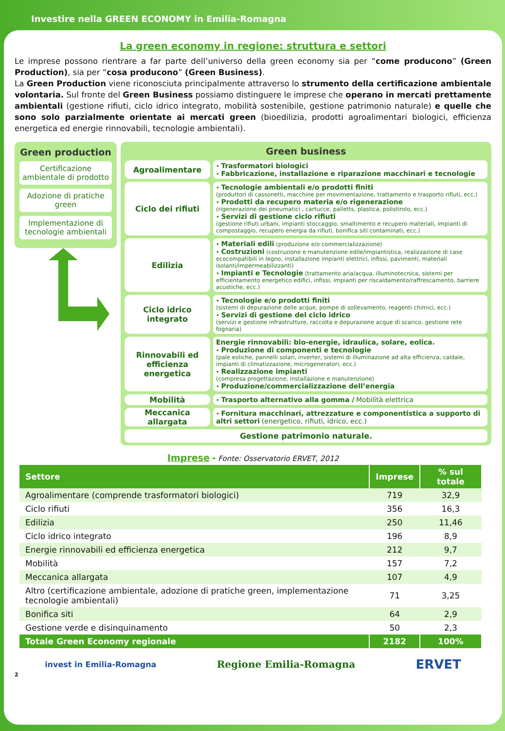Investire nella GREEN ECONOMY in Emilia-Romagna
La green economy in regione: struttura e settori
Le imprese possono rientrare a far parte dell’universo della green economy sia per “come producono” (Green Production), sia per “cosa producono” (Green Business).
La Green Production viene riconosciuta principalmente attraverso lo strumento della certificazione ambientale volontaria. Sul fronte del Green Business possiamo distinguere le imprese che operano in mercati prettamente ambientali (gestione rifiuti, ciclo idrico integrato, mobilità sostenibile, gestione patrimonio naturale) e quelle che sono solo parzialmente orientate ai mercati green (bioedilizia, prodotti agroalimentari biologici, efficienza energetica ed energie rinnovabili, tecnologie ambientali).
Green production
Certificazione ambientale di prodotto
Adozione di pratiche green
Implementazione di tecnologie ambientali
Green business
Agroalimentare
• Trasformatori biologici
• Fabbricazione, installazione e riparazione macchinari e tecnologie
Ciclo dei rifiuti
• Tecnologie ambientali e/o prodotti finiti
(produttori di cassonetti, macchine per movimentazione, trattamento e trasporto rifiuti, ecc.)
• Prodotti da recupero materia e/o rigenerazione
(rigenerazione dei pneumatici , cartucce, palletts, plastica, polistirolo, ecc.)
• Servizi di gestione ciclo rifiuti
(gestione rifiuti urbani, impianti stoccaggio, smaltimento e recupero materiali, impianti di compostaggio, recupero energia da rifiuti, bonifica siti contaminati, ecc.)
Edilizia
• Materiali edili (produzione e/o commercializzazione)
• Costruzioni (costruzione e manutenzione edile/impiantistica, realizzazione di case ecocompatibili in legno, installazione impianti elettrici, infissi, pavimenti, materiali isolanti/impermeabilizzanti)
• Impianti e Tecnologie (trattamento aria/acqua, illuminotecnica, sistemi per efficientamento energetico edifici, infissi, impianti per riscaldamento/raffrescamento, barriere acustiche, ecc.)
Ciclo idrico integrato
• Tecnologie e/o prodotti finiti
(sistemi di depurazione delle acque, pompe di sollevamento, reagenti chimici, ecc.)
• Servizi di gestione del ciclo idrico
(servizi e gestione infrastrutture, raccolta e depurazione acque di scarico, gestione rete fognaria)
Rinnovabili ed efficienza energetica
Energie rinnovabili: bio-energie, idraulica, solare, eolica.
• Produzione di componenti e tecnologie
(pale eoliche, pannelli solari, inverter, sistemi di illuminazione ad alta efficienza, caldaie, impianti di climatizzazione, microgeneratori, ecc.)
• Realizzazione impianti
(compresa progettazione, installazione e manutenzione)
• Produzione/commercializzazione dell’energia
Mobilità
• Trasporto alternativo alla gomma / Mobilità elettrica
Meccanica allargata
• Fornitura macchinari, attrezzature e componentistica a supporto di altri settori (energetico, rifiuti, idrico, ecc.)
Gestione patrimonio naturale.
Imprese - Fonte: Osservatorio ERVET, 2012
| Settore | Imprese | % sul totale |
| --- | --- | --- |
| Agroalimentare (comprende trasformatori biologici) | 719 | 32,9 |
| Ciclo rifiuti | 356 | 16,3 |
| Edilizia | 250 | 11,46 |
| Ciclo idrico integrato | 196 | 8,9 |
| Energie rinnovabili ed efficienza energetica | 212 | 9,7 |
| Mobilità | 157 | 7,2 |
| Meccanica allargata | 107 | 4,9 |
| Altro (certificazione ambientale, adozione di pratiche green, implementazione tecnologie ambientali) | 71 | 3,25 |
| Bonifica siti | 64 | 2,9 |
| Gestione verde e disinquinamento | 50 | 2,3 |
| Totale Green Economy regionale | 2182 | 100% |
invest in Emilia-Romagna Regione Emilia-Romagna ERVET
2